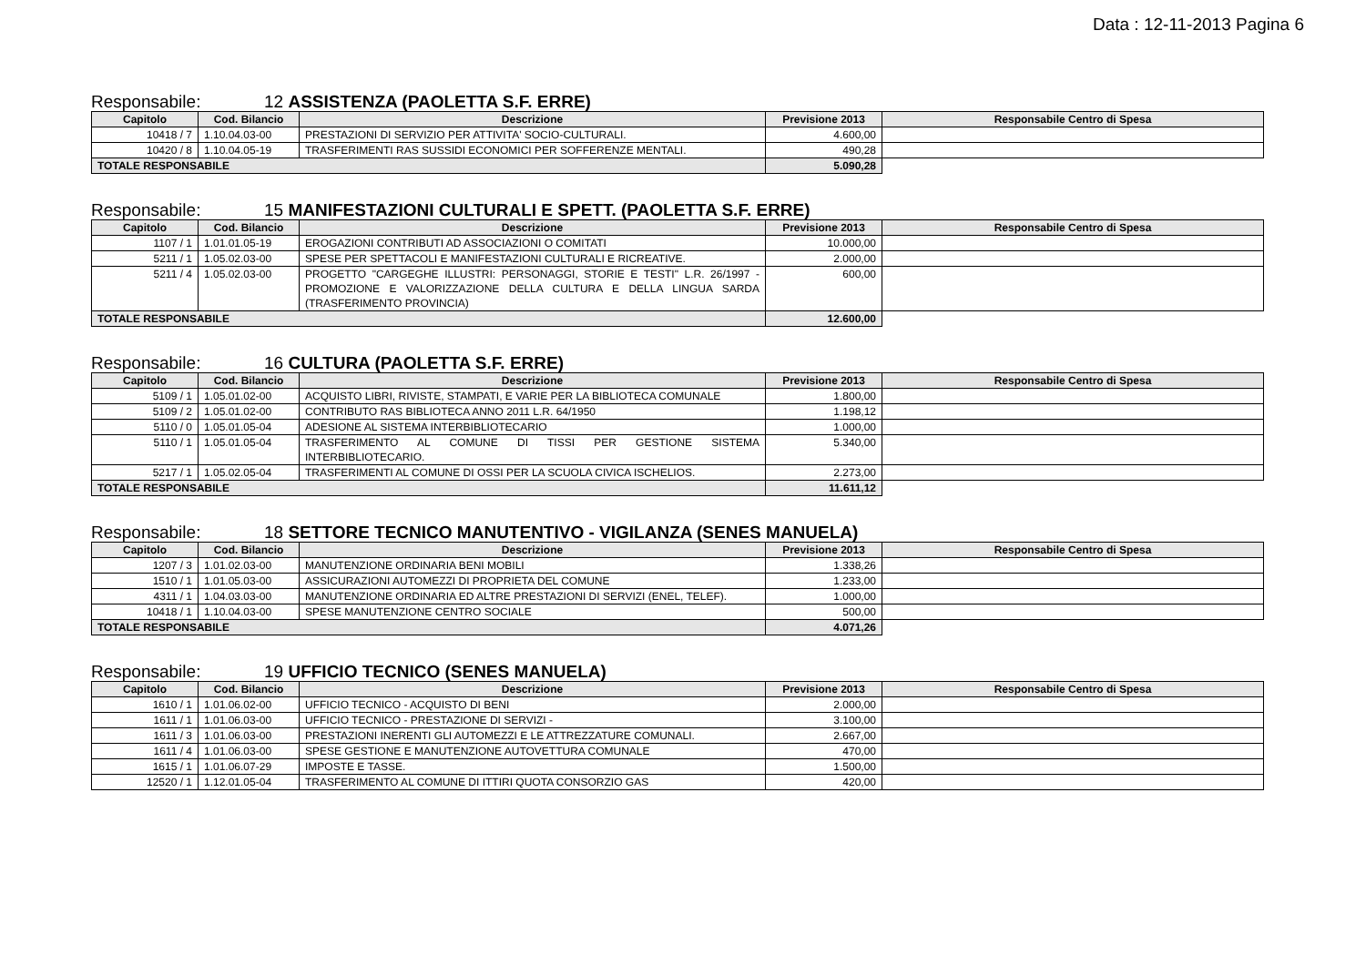Data : 12-11-2013 Pagina 6
Responsabile: 12 ASSISTENZA (PAOLETTA S.F. ERRE)
| Capitolo | Cod. Bilancio | Descrizione | Previsione 2013 | Responsabile Centro di Spesa |
| --- | --- | --- | --- | --- |
| 10418 / 7 | 1.10.04.03-00 | PRESTAZIONI DI SERVIZIO PER ATTIVITA' SOCIO-CULTURALI. | 4.600,00 | |
| 10420 / 8 | 1.10.04.05-19 | TRASFERIMENTI RAS SUSSIDI ECONOMICI PER SOFFERENZE MENTALI. | 490,28 | |
| TOTALE RESPONSABILE | | | 5.090,28 | |
Responsabile: 15 MANIFESTAZIONI CULTURALI E SPETT. (PAOLETTA S.F. ERRE)
| Capitolo | Cod. Bilancio | Descrizione | Previsione 2013 | Responsabile Centro di Spesa |
| --- | --- | --- | --- | --- |
| 1107 / 1 | 1.01.01.05-19 | EROGAZIONI CONTRIBUTI AD ASSOCIAZIONI O COMITATI | 10.000,00 | |
| 5211 / 1 | 1.05.02.03-00 | SPESE PER SPETTACOLI E MANIFESTAZIONI CULTURALI E RICREATIVE. | 2.000,00 | |
| 5211 / 4 | 1.05.02.03-00 | PROGETTO "CARGEGHE ILLUSTRI: PERSONAGGI, STORIE E TESTI" L.R. 26/1997 - PROMOZIONE E VALORIZZAZIONE DELLA CULTURA E DELLA LINGUA SARDA (TRASFERIMENTO PROVINCIA) | 600,00 | |
| TOTALE RESPONSABILE | | | 12.600,00 | |
Responsabile: 16 CULTURA (PAOLETTA S.F. ERRE)
| Capitolo | Cod. Bilancio | Descrizione | Previsione 2013 | Responsabile Centro di Spesa |
| --- | --- | --- | --- | --- |
| 5109 / 1 | 1.05.01.02-00 | ACQUISTO LIBRI, RIVISTE, STAMPATI, E VARIE PER LA BIBLIOTECA COMUNALE | 1.800,00 | |
| 5109 / 2 | 1.05.01.02-00 | CONTRIBUTO RAS BIBLIOTECA ANNO 2011 L.R. 64/1950 | 1.198,12 | |
| 5110 / 0 | 1.05.01.05-04 | ADESIONE AL SISTEMA INTERBIBLIOTECARIO | 1.000,00 | |
| 5110 / 1 | 1.05.01.05-04 | TRASFERIMENTO AL COMUNE DI TISSI PER GESTIONE SISTEMA INTERBIBLIOTECARIO. | 5.340,00 | |
| 5217 / 1 | 1.05.02.05-04 | TRASFERIMENTI AL COMUNE DI OSSI PER LA SCUOLA CIVICA ISCHELIOS. | 2.273,00 | |
| TOTALE RESPONSABILE | | | 11.611,12 | |
Responsabile: 18 SETTORE TECNICO MANUTENTIVO - VIGILANZA (SENES MANUELA)
| Capitolo | Cod. Bilancio | Descrizione | Previsione 2013 | Responsabile Centro di Spesa |
| --- | --- | --- | --- | --- |
| 1207 / 3 | 1.01.02.03-00 | MANUTENZIONE ORDINARIA BENI MOBILI | 1.338,26 | |
| 1510 / 1 | 1.01.05.03-00 | ASSICURAZIONI AUTOMEZZI DI PROPRIETA DEL COMUNE | 1.233,00 | |
| 4311 / 1 | 1.04.03.03-00 | MANUTENZIONE ORDINARIA ED ALTRE PRESTAZIONI DI SERVIZI (ENEL, TELEF). | 1.000,00 | |
| 10418 / 1 | 1.10.04.03-00 | SPESE MANUTENZIONE CENTRO SOCIALE | 500,00 | |
| TOTALE RESPONSABILE | | | 4.071,26 | |
Responsabile: 19 UFFICIO TECNICO (SENES MANUELA)
| Capitolo | Cod. Bilancio | Descrizione | Previsione 2013 | Responsabile Centro di Spesa |
| --- | --- | --- | --- | --- |
| 1610 / 1 | 1.01.06.02-00 | UFFICIO TECNICO - ACQUISTO DI BENI | 2.000,00 | |
| 1611 / 1 | 1.01.06.03-00 | UFFICIO TECNICO - PRESTAZIONE DI SERVIZI - | 3.100,00 | |
| 1611 / 3 | 1.01.06.03-00 | PRESTAZIONI INERENTI GLI AUTOMEZZI E LE ATTREZZATURE COMUNALI. | 2.667,00 | |
| 1611 / 4 | 1.01.06.03-00 | SPESE GESTIONE E MANUTENZIONE AUTOVETTURA COMUNALE | 470,00 | |
| 1615 / 1 | 1.01.06.07-29 | IMPOSTE E TASSE. | 1.500,00 | |
| 12520 / 1 | 1.12.01.05-04 | TRASFERIMENTO AL COMUNE DI ITTIRI QUOTA CONSORZIO GAS | 420,00 | |